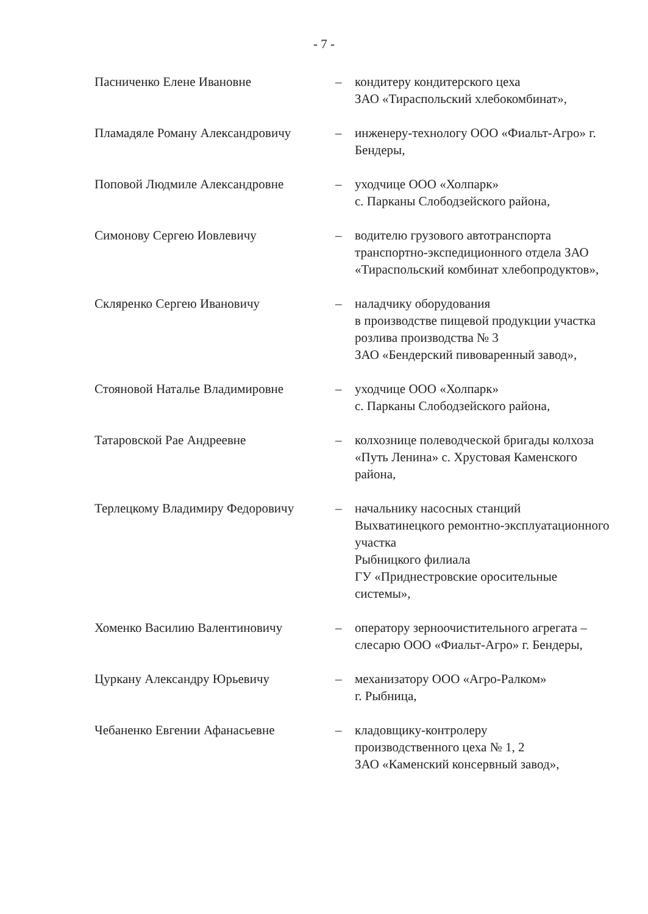- 7 -
Пасниченко Елене Ивановне – кондитеру кондитерского цеха
ЗАО «Тираспольский хлебокомбинат»,
Пламадяле Роману Александровичу – инженеру-технологу ООО «Фиальт-Агро» г. Бендеры,
Поповой Людмиле Александровне – уходчице ООО «Холпарк»
с. Парканы Слободзейского района,
Симонову Сергею Иовлевичу – водителю грузового автотранспорта транспортно-экспедиционного отдела ЗАО «Тираспольский комбинат хлебопродуктов»,
Скляренко Сергею Ивановичу – наладчику оборудования
в производстве пищевой продукции участка розлива производства № 3
ЗАО «Бендерский пивоваренный завод»,
Стояновой Наталье Владимировне – уходчице ООО «Холпарк»
с. Парканы Слободзейского района,
Татаровской Рае Андреевне – колхознице полеводческой бригады колхоза «Путь Ленина» с. Хрустовая Каменского района,
Терлецкому Владимиру Федоровичу – начальнику насосных станций Выхватинецкого ремонтно-эксплуатационного участка
Рыбницкого филиала
ГУ «Приднестровские оросительные системы»,
Хоменко Василию Валентиновичу – оператору зерноочистительного агрегата – слесарю ООО «Фиальт-Агро» г. Бендеры,
Цуркану Александру Юрьевичу – механизатору ООО «Агро-Ралком»
г. Рыбница,
Чебаненко Евгении Афанасьевне – кладовщику-контролеру
производственного цеха № 1, 2
ЗАО «Каменский консервный завод»,